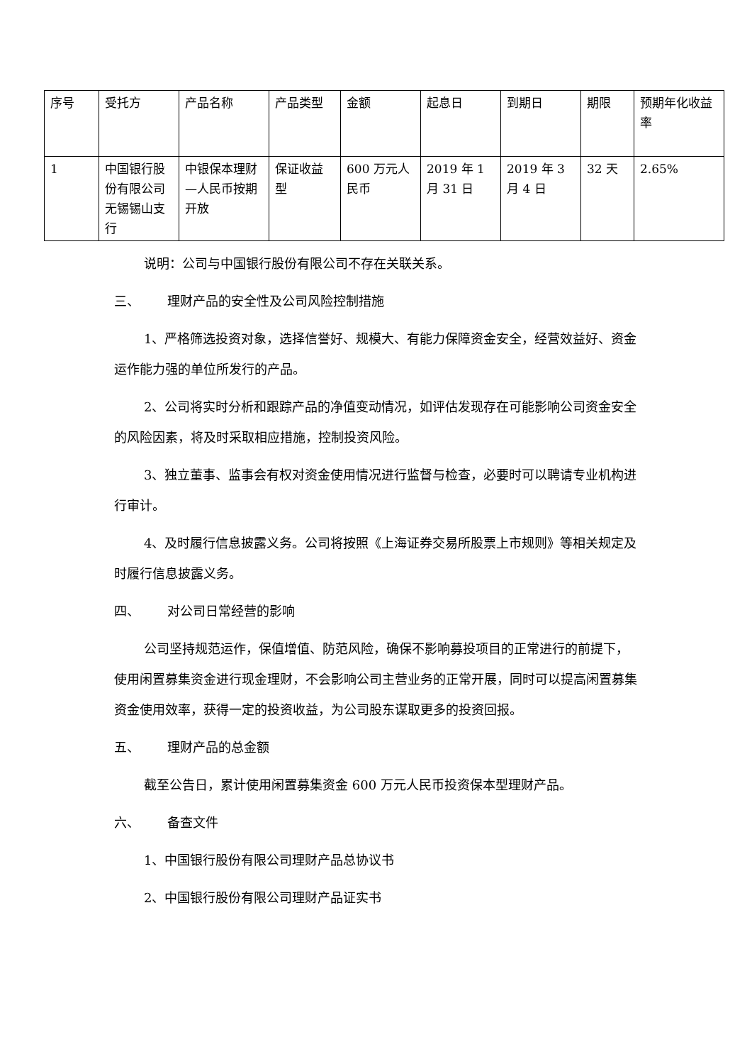| 序号 | 受托方 | 产品名称 | 产品类型 | 金额 | 起息日 | 到期日 | 期限 | 预期年化收益率 |
| 1 | 中国银行股份有限公司无锡锡山支行 | 中银保本理财—人民币按期开放 | 保证收益型 | 600 万元人民币 | 2019 年 1 月 31 日 | 2019 年 3 月 4 日 | 32 天 | 2.65% |
说明：公司与中国银行股份有限公司不存在关联关系。
三、 理财产品的安全性及公司风险控制措施
1、严格筛选投资对象，选择信誉好、规模大、有能力保障资金安全，经营效益好、资金运作能力强的单位所发行的产品。
2、公司将实时分析和跟踪产品的净值变动情况，如评估发现存在可能影响公司资金安全的风险因素，将及时采取相应措施，控制投资风险。
3、独立董事、监事会有权对资金使用情况进行监督与检查，必要时可以聘请专业机构进行审计。
4、及时履行信息披露义务。公司将按照《上海证券交易所股票上市规则》等相关规定及时履行信息披露义务。
四、 对公司日常经营的影响
公司坚持规范运作，保值增值、防范风险，确保不影响募投项目的正常进行的前提下，使用闲置募集资金进行现金理财，不会影响公司主营业务的正常开展，同时可以提高闲置募集资金使用效率，获得一定的投资收益，为公司股东谋取更多的投资回报。
五、 理财产品的总金额
截至公告日，累计使用闲置募集资金 600 万元人民币投资保本型理财产品。
六、 备查文件
1、中国银行股份有限公司理财产品总协议书
2、中国银行股份有限公司理财产品证实书